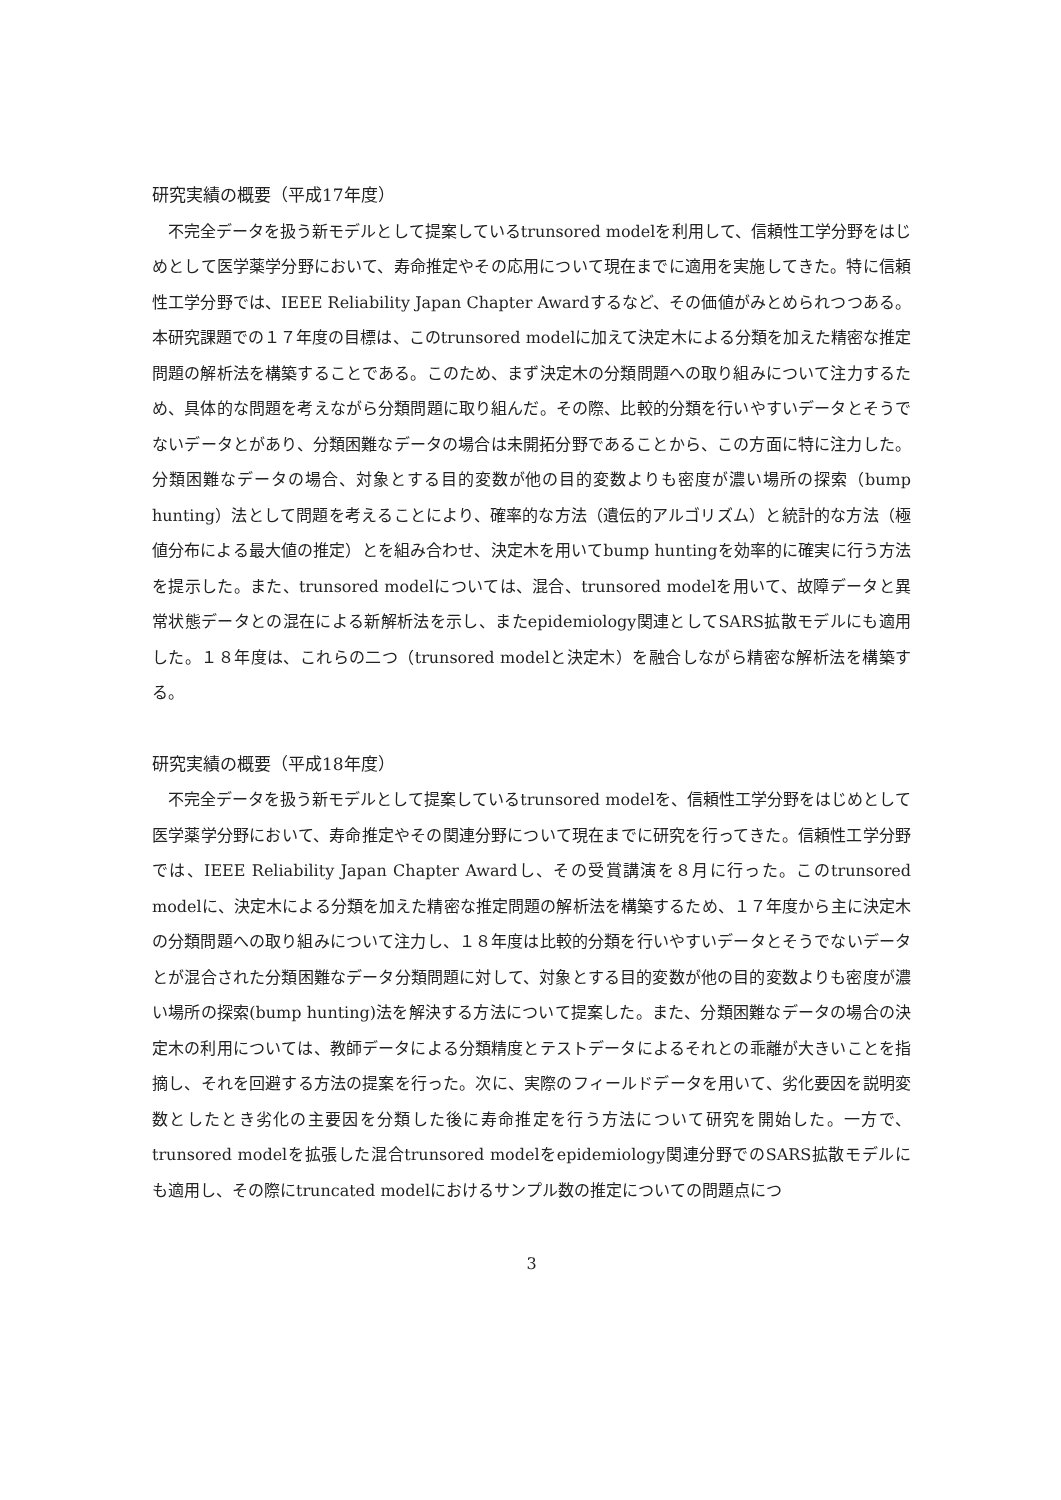研究実績の概要（平成17年度）
　不完全データを扱う新モデルとして提案しているtrunsored modelを利用して、信頼性工学分野をはじめとして医学薬学分野において、寿命推定やその応用について現在までに適用を実施してきた。特に信頼性工学分野では、IEEE Reliability Japan Chapter Awardするなど、その価値がみとめられつつある。本研究課題での１７年度の目標は、このtrunsored modelに加えて決定木による分類を加えた精密な推定問題の解析法を構築することである。このため、まず決定木の分類問題への取り組みについて注力するため、具体的な問題を考えながら分類問題に取り組んだ。その際、比較的分類を行いやすいデータとそうでないデータとがあり、分類困難なデータの場合は未開拓分野であることから、この方面に特に注力した。分類困難なデータの場合、対象とする目的変数が他の目的変数よりも密度が濃い場所の探索（bump hunting）法として問題を考えることにより、確率的な方法（遺伝的アルゴリズム）と統計的な方法（極値分布による最大値の推定）とを組み合わせ、決定木を用いてbump huntingを効率的に確実に行う方法を提示した。また、trunsored modelについては、混合、trunsored modelを用いて、故障データと異常状態データとの混在による新解析法を示し、またepidemiology関連としてSARS拡散モデルにも適用した。１８年度は、これらの二つ（trunsored modelと決定木）を融合しながら精密な解析法を構築する。
研究実績の概要（平成18年度）
　不完全データを扱う新モデルとして提案しているtrunsored modelを、信頼性工学分野をはじめとして医学薬学分野において、寿命推定やその関連分野について現在までに研究を行ってきた。信頼性工学分野では、IEEE Reliability Japan Chapter Awardし、その受賞講演を８月に行った。このtrunsored modelに、決定木による分類を加えた精密な推定問題の解析法を構築するため、１７年度から主に決定木の分類問題への取り組みについて注力し、１８年度は比較的分類を行いやすいデータとそうでないデータとが混合された分類困難なデータ分類問題に対して、対象とする目的変数が他の目的変数よりも密度が濃い場所の探索(bump hunting)法を解決する方法について提案した。また、分類困難なデータの場合の決定木の利用については、教師データによる分類精度とテストデータによるそれとの乖離が大きいことを指摘し、それを回避する方法の提案を行った。次に、実際のフィールドデータを用いて、劣化要因を説明変数としたとき劣化の主要因を分類した後に寿命推定を行う方法について研究を開始した。一方で、trunsored modelを拡張した混合trunsored modelをepidemiology関連分野でのSARS拡散モデルにも適用し、その際にtruncated modelにおけるサンプル数の推定についての問題点につ
3